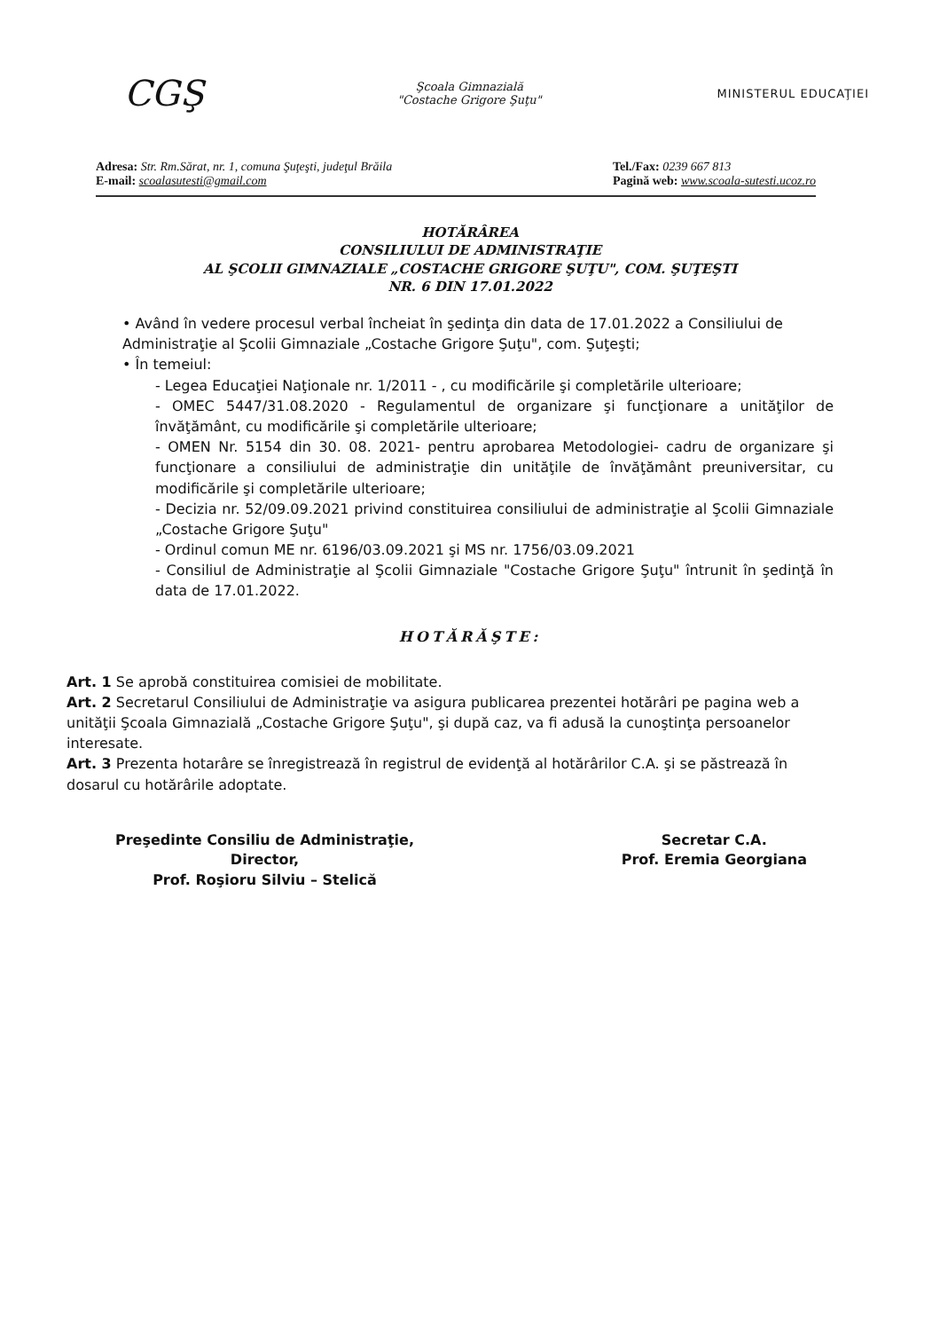CGŞ
Şcoala Gimnazială
"Costache Grigore Şuţu"
MINISTERUL EDUCAŢIEI
Adresa: Str. Rm.Sărat, nr. 1, comuna Şuţeşti, judeţul Brăila
E-mail: scoalasutesti@gmail.com
Tel./Fax: 0239 667 813
Pagină web: www.scoala-sutesti.ucoz.ro
HOTĂRÂREA
CONSILIULUI DE ADMINISTRAŢIE
AL ŞCOLII GIMNAZIALE „COSTACHE GRIGORE ŞUŢU", COM. ŞUŢEŞTI
NR. 6 DIN 17.01.2022
• Având în vedere procesul verbal încheiat în şedinţa din data de 17.01.2022 a Consiliului de Administraţie al Şcolii Gimnaziale „Costache Grigore Şuţu", com. Şuţeşti;
• În temeiul:
- Legea Educaţiei Naţionale nr. 1/2011 - , cu modificările şi completările ulterioare;
- OMEC 5447/31.08.2020 - Regulamentul de organizare şi funcţionare a unităţilor de învăţământ, cu modificările şi completările ulterioare;
- OMEN Nr. 5154 din 30. 08. 2021- pentru aprobarea Metodologiei- cadru de organizare şi funcţionare a consiliului de administraţie din unităţile de învăţământ preuniversitar, cu modificările şi completările ulterioare;
- Decizia nr. 52/09.09.2021 privind constituirea consiliului de administraţie al Şcolii Gimnaziale „Costache Grigore Şuţu"
- Ordinul comun ME nr. 6196/03.09.2021 şi MS nr. 1756/03.09.2021
- Consiliul de Administraţie al Şcolii Gimnaziale "Costache Grigore Şuţu" întrunit în şedinţă în data de 17.01.2022.
HOTĂRĂŞTE:
Art. 1 Se aprobă constituirea comisiei de mobilitate.
Art. 2 Secretarul Consiliului de Administraţie va asigura publicarea prezentei hotărâri pe pagina web a unităţii Şcoala Gimnazială „Costache Grigore Şuţu", şi după caz, va fi adusă la cunoştinţa persoanelor interesate.
Art. 3 Prezenta hotarâre se înregistrează în registrul de evidenţă al hotărârilor C.A. şi se păstrează în dosarul cu hotărârile adoptate.
Preşedinte Consiliu de Administraţie,
Director,
Prof. Roşioru Silviu – Stelică
Secretar C.A.
Prof. Eremia Georgiana